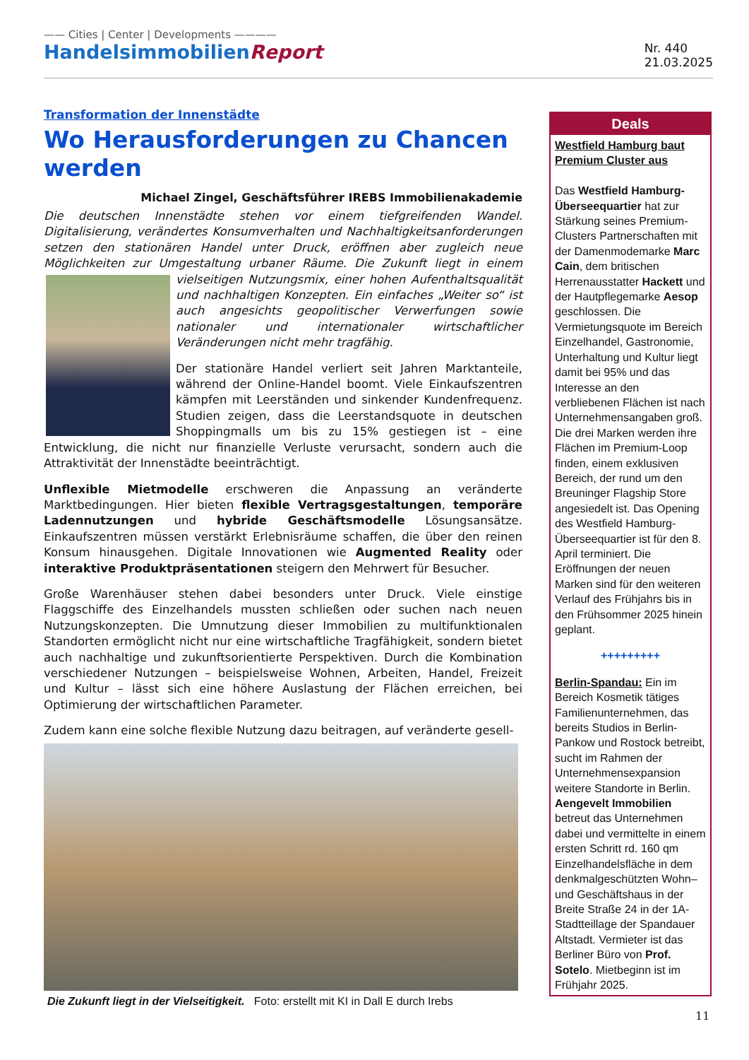—— Cities | Center | Developments ————
HandelsimmobilienReport
Nr. 440
21.03.2025
Transformation der Innenstädte
Wo Herausforderungen zu Chancen werden
Michael Zingel, Geschäftsführer IREBS Immobilienakademie
Die deutschen Innenstädte stehen vor einem tiefgreifenden Wandel. Digitalisierung, verändertes Konsumverhalten und Nachhaltigkeitsanforderungen setzen den stationären Handel unter Druck, eröffnen aber zugleich neue Möglichkeiten zur Umgestaltung urbaner Räume. Die Zukunft liegt in einem vielseitigen Nutzungsmix, einer ho hen Aufenthaltsqualität und nachhaltigen Konzepten. Ein einfaches „Weiter so“ ist auch angesichts geopolitischer Verwerfungen sowie nationaler und internationaler wirtschaftlicher Veränderungen nicht mehr tragfähig.
Der stationäre Handel verliert seit Jahren Marktanteile, während der Online-Handel boomt. Viele Einkaufszentren kämpfen mit Leerständen und sinkender Kundenfrequenz. Studien zeigen, dass die Leerstandsquote in deutschen Shoppingmalls um bis zu 15% gestiegen ist – eine Entwicklung, die nicht nur finanzielle Verluste verursacht, sondern auch die Attraktivität der Innenstädte beeinträchtigt.
Unflexible Mietmodelle erschweren die Anpassung an veränderte Marktbedingungen. Hier bieten flexible Vertragsgestaltungen, temporäre Ladennutzungen und hybride Geschäftsmodelle Lösungsansätze. Einkaufszentren müssen verstärkt Erlebnisräume schaffen, die über den reinen Konsum hinausgehen. Digitale Innovationen wie Augmented Reality oder interaktive Produktpräsentationen steigern den Mehrwert für Besucher.
Große Warenhäuser stehen dabei besonders unter Druck. Viele einstige Flaggschiffe des Einzelhandels mussten schließen oder suchen nach neuen Nutzungskonzepten. Die Umnutzung dieser Immobilien zu multifunktionalen Standorten ermöglicht nicht nur eine wirtschaftliche Tragfähigkeit, sondern bietet auch nachhaltige und zukunftsorientierte Perspektiven. Durch die Kombination verschiedener Nutzungen – beispielsweise Wohnen, Arbeiten, Handel, Freizeit und Kultur – lässt sich eine höhere Auslastung der Flächen erreichen, bei Optimierung der wirtschaftlichen Parameter.
Zudem kann eine solche flexible Nutzung dazu beitragen, auf veränderte gesell-
Die Zukunft liegt in der Vielseitigkeit. Foto: erstellt mit KI in Dall E durch Irebs
Deals
Westfield Hamburg baut Premium Cluster aus
Das Westfield Hamburg-Überseequartier hat zur Stärkung seines Premium-Clusters Partnerschaften mit der Damenmodemarke Marc Cain, dem britischen Herrenausstatter Hackett und der Hautpflegemarke Aesop geschlossen. Die Vermietungsquote im Bereich Einzelhandel, Gastronomie, Unterhaltung und Kultur liegt damit bei 95% und das Interesse an den verbliebenen Flächen ist nach Unternehmensangaben groß. Die drei Marken werden ihre Flächen im Premium-Loop finden, einem exklusiven Bereich, der rund um den Breuninger Flagship Store angesiedelt ist. Das Opening des Westfield Hamburg-Überseequartier ist für den 8. April terminiert. Die Eröffnungen der neuen Marken sind für den weiteren Verlauf des Frühjahrs bis in den Frühsommer 2025 hinein geplant.
+++++++++
Berlin-Spandau: Ein im Bereich Kosmetik tätiges Familienunternehmen, das bereits Studios in Berlin-Pankow und Rostock betreibt, sucht im Rahmen der Unternehmensexpansion weitere Standorte in Berlin. Aengevelt Immobilien betreut das Unternehmen dabei und vermittelte in einem ersten Schritt rd. 160 qm Einzelhandelsfläche in dem denkmalgeschützten Wohn– und Geschäftshaus in der Breite Straße 24 in der 1A-Stadtteillage der Spandauer Altstadt. Vermieter ist das Berliner Büro von Prof. Sotelo. Mietbeginn ist im Frühjahr 2025.
11